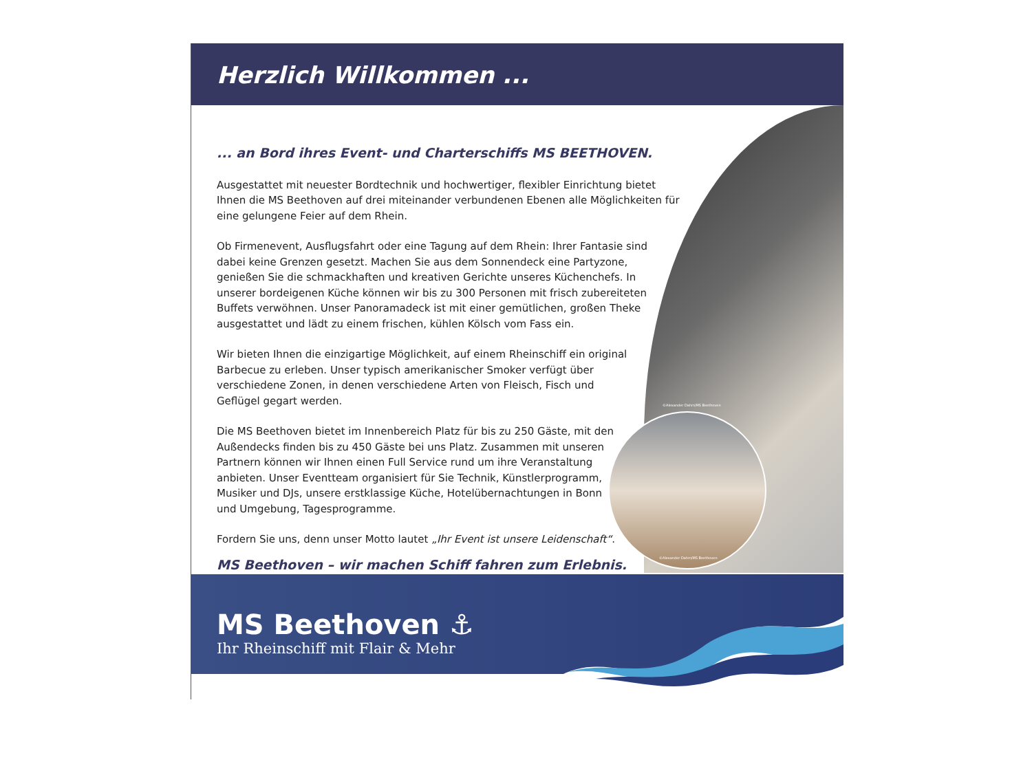Herzlich Willkommen ...
©Alexander Dahm/MS Beethoven
©Alexander Dahm/MS Beethoven
... an Bord ihres Event- und Charterschiffs MS BEETHOVEN.
Ausgestattet mit neuester Bordtechnik und hochwertiger, flexibler Einrichtung bietet Ihnen die MS Beethoven auf drei miteinander verbundenen Ebenen alle Möglichkeiten für eine gelungene Feier auf dem Rhein.
Ob Firmenevent, Ausflugsfahrt oder eine Tagung auf dem Rhein: Ihrer Fantasie sind dabei keine Grenzen gesetzt. Machen Sie aus dem Sonnendeck eine Partyzone, genießen Sie die schmackhaften und kreativen Gerichte unseres Küchenchefs. In unserer bordeigenen Küche können wir bis zu 300 Personen mit frisch zubereiteten Buffets verwöhnen. Unser Panoramadeck ist mit einer gemütlichen, großen Theke ausgestattet und lädt zu einem frischen, kühlen Kölsch vom Fass ein.
Wir bieten Ihnen die einzigartige Möglichkeit, auf einem Rheinschiff ein original Barbecue zu erleben. Unser typisch amerikanischer Smoker verfügt über verschiedene Zonen, in denen verschiedene Arten von Fleisch, Fisch und Geflügel gegart werden.
Die MS Beethoven bietet im Innenbereich Platz für bis zu 250 Gäste, mit den Außendecks finden bis zu 450 Gäste bei uns Platz. Zusammen mit unseren Partnern können wir Ihnen einen Full Service rund um ihre Veranstaltung anbieten. Unser Eventteam organisiert für Sie Technik, Künstlerprogramm, Musiker und DJs, unsere erstklassige Küche, Hotelübernachtungen in Bonn und Umgebung, Tagesprogramme.
Fordern Sie uns, denn unser Motto lautet „Ihr Event ist unsere Leidenschaft“.
MS Beethoven – wir machen Schiff fahren zum Erlebnis.
MS Beethoven ⚓
Ihr Rheinschiff mit Flair & Mehr